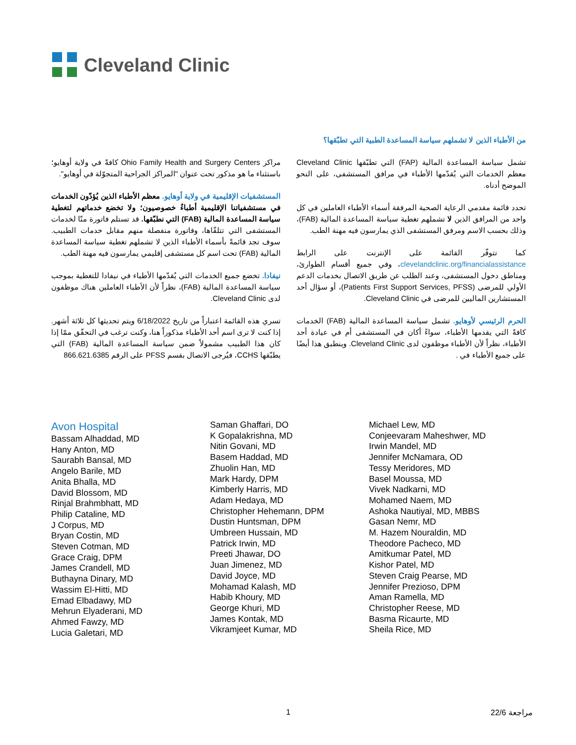Cleveland Clinic
من الأطباء الذين لا تشملهم سياسة المساعدة الطبية التي تطبّقها؟
تشمل سياسة المساعدة المالية (FAP) التي تطبّقها Cleveland Clinic معظم الخدمات التي يُقدّمها الأطباء في مرافق المستشفى، على النحو الموضح أدناه.
تحدد قائمة مقدمي الرعاية الصحية المرفقة أسماء الأطباء العاملين في كل واحد من المرافق الذين لا تشملهم تغطية سياسة المساعدة المالية (FAB)، وذلك بحسب الاسم ومرفق المستشفى الذي يمارسون فيه مهنة الطب.
كما تتوفّر القائمة على الإنترنت على الرابط clevelandclinic.org/financialassistance، وفي جميع أقسام الطوارئ، ومناطق دخول المستشفى، وعند الطلب عن طريق الاتصال بخدمات الدعم الأولي للمرضى (Patients First Support Services, PFSS)، أو سؤال أحد المستشارين الماليين للمرضى في Cleveland Clinic.
الحرم الرئيسي لأوهايو. تشمل سياسة المساعدة المالية (FAB) الخدمات كافةً التي يقدمها الأطباء، سواءً أكان في المستشفى أم في عيادة أحد الأطباء، نظراً لأن الأطباء موظفون لدى Cleveland Clinic. وينطبق هذا أيضًا على جميع الأطباء في .
مراكز Ohio Family Health and Surgery Centers كافةً في ولاية أوهايو؛ باستثناء ما هو مذكور تحت عنوان "المراكز الجراحية المتجوّلة في أوهايو".
المستشفيات الإقليمية في ولاية أوهايو. معظم الأطباء الذين يُؤدّون الخدمات في مستشفياتنا الإقليمية أطباءٌ خصوصيون؛ ولا تخضع خدماتهم لتغطية سياسة المساعدة المالية (FAB) التي نطبّقها. قد تستلم فاتورة منّا لخدمات المستشفى التي تتلقّاها، وفاتورة منفصلة منهم مقابل خدمات الطبيب. سوف تجد قائمةً بأسماء الأطباء الذين لا تشملهم تغطية سياسة المساعدة المالية (FAB) تحت اسم كل مستشفى إقليمي يمارسون فيه مهنة الطب.
نيفادا. تخضع جميع الخدمات التي يُقدّمها الأطباء في نيفادا للتغطية بموجب سياسة المساعدة المالية (FAB)، نظراً لأن الأطباء العاملين هناك موظفون لدى Cleveland Clinic.
تسري هذه القائمة اعتباراً من تاريخ 6/18/2022 ويتم تحديثها كل ثلاثة أشهر. إذا كنت لا ترى اسم أحد الأطباء مذكوراً هنا، وكنت ترغب في التحقّق ممّا إذا كان هذا الطبيب مشمولاً ضمن سياسة المساعدة المالية (FAB) التي يطبّقها CCHS، فيُرجى الاتصال بقسم PFSS على الرقم 866.621.6385
Avon Hospital
Bassam Alhaddad, MD
Hany Anton, MD
Saurabh Bansal, MD
Angelo Barile, MD
Anita Bhalla, MD
David Blossom, MD
Rinjal Brahmbhatt, MD
Philip Cataline, MD
J Corpus, MD
Bryan Costin, MD
Steven Cotman, MD
Grace Craig, DPM
James Crandell, MD
Buthayna Dinary, MD
Wassim El-Hitti, MD
Emad Elbadawy, MD
Mehrun Elyaderani, MD
Ahmed Fawzy, MD
Lucia Galetari, MD
Saman Ghaffari, DO
K Gopalakrishna, MD
Nitin Govani, MD
Basem Haddad, MD
Zhuolin Han, MD
Mark Hardy, DPM
Kimberly Harris, MD
Adam Hedaya, MD
Christopher Hehemann, DPM
Dustin Huntsman, DPM
Umbreen Hussain, MD
Patrick Irwin, MD
Preeti Jhawar, DO
Juan Jimenez, MD
David Joyce, MD
Mohamad Kalash, MD
Habib Khoury, MD
George Khuri, MD
James Kontak, MD
Vikramjeet Kumar, MD
Michael Lew, MD
Conjeevaram Maheshwer, MD
Irwin Mandel, MD
Jennifer McNamara, OD
Tessy Meridores, MD
Basel Moussa, MD
Vivek Nadkarni, MD
Mohamed Naem, MD
Ashoka Nautiyal, MD, MBBS
Gasan Nemr, MD
M. Hazem Nouraldin, MD
Theodore Pacheco, MD
Amitkumar Patel, MD
Kishor Patel, MD
Steven Craig Pearse, MD
Jennifer Prezioso, DPM
Aman Ramella, MD
Christopher Reese, MD
Basma Ricaurte, MD
Sheila Rice, MD
1 مراجعة 22/6